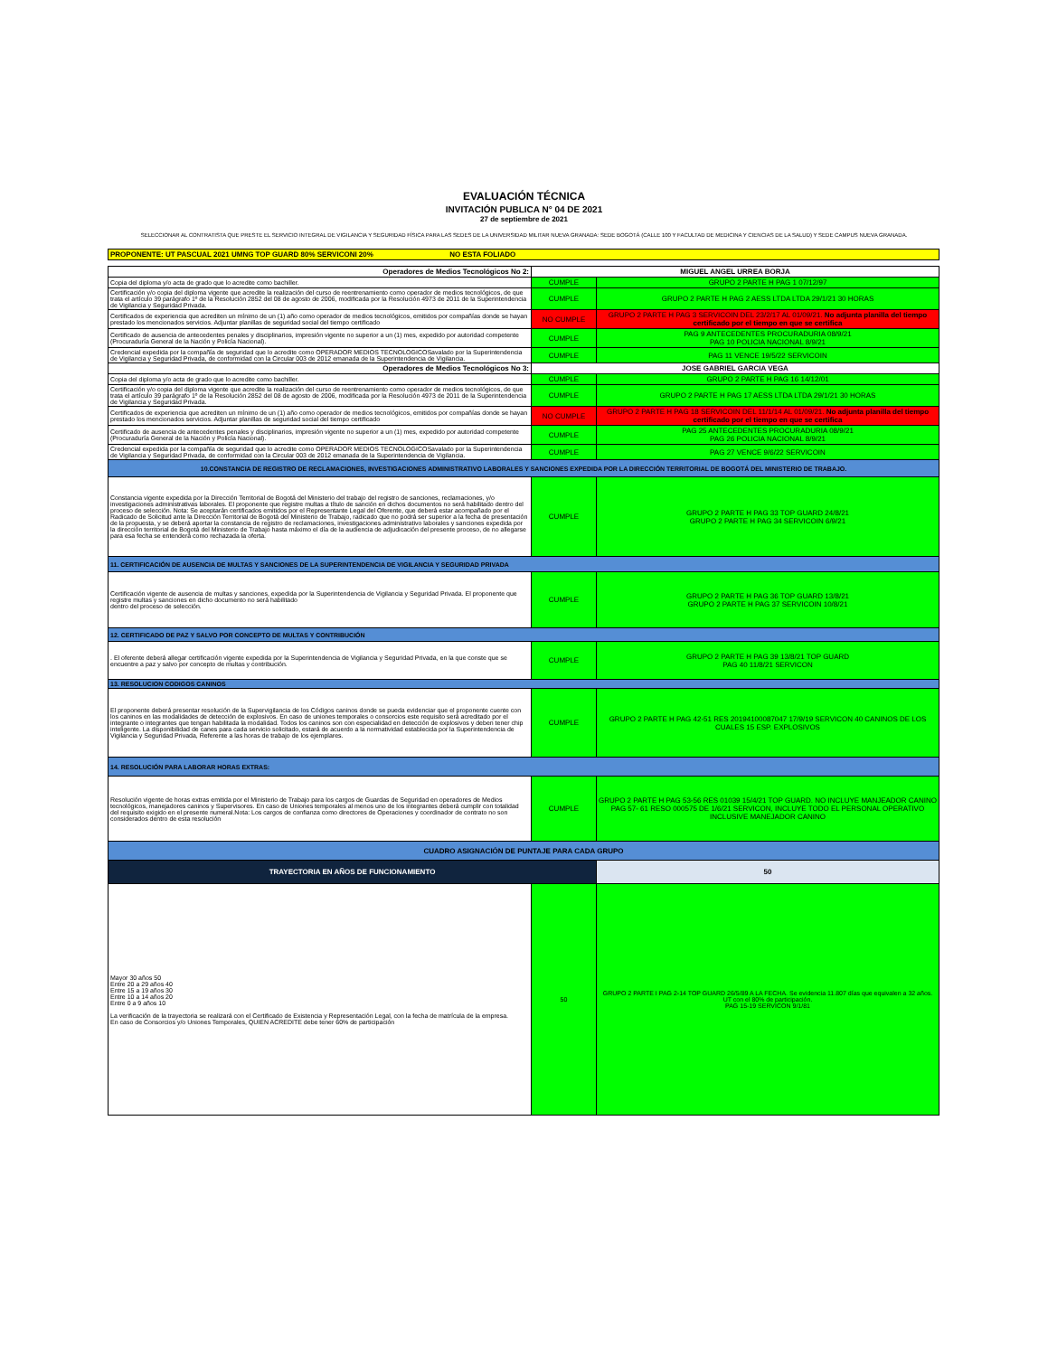EVALUACIÓN TÉCNICA
INVITACIÓN PUBLICA N° 04 DE 2021
27 de septiembre de 2021
SELECCIONAR AL CONTRATISTA QUE PRESTE EL SERVICIO INTEGRAL DE VIGILANCIA Y SEGURIDAD FÍSICA PARA LAS SEDES DE LA UNIVERSIDAD MILITAR NUEVA GRANADA: SEDE BOGOTÁ (CALLE 100 Y FACULTAD DE MEDICINA Y CIENCIAS DE LA SALUD) Y SEDE CAMPUS NUEVA GRANADA.
| PROPONENTE: UT PASCUAL 2021 UMNG TOP GUARD 80% SERVICONI 20% NO ESTA FOLIADO |
| Operadores de Medios Tecnológicos No 2: | MIGUEL ANGEL URREA BORJA | |
| Copia del diploma y/o acta de grado que lo acredite como bachiller. | CUMPLE | GRUPO 2 PARTE H PAG 1 07/12/97 |
| Certificación y/o copia del diploma vigente que acredite la realización del curso de reentrenamiento como operador de medios tecnológicos, de que trata el artículo 39 parágrafo 1º de la Resolución 2852 del 08 de agosto de 2006, modificada por la Resolución 4973 de 2011 de la Superintendencia de Vigilancia y Seguridad Privada. | CUMPLE | GRUPO 2 PARTE H PAG 2 AESS LTDA LTDA 29/1/21 30 HORAS |
| Certificados de experiencia que acrediten un mínimo de un (1) año como operador de medios tecnológicos, emitidos por compañías donde se hayan prestado los mencionados servicios. Adjuntar planillas de seguridad social del tiempo certificado | NO CUMPLE | GRUPO 2 PARTE H PAG 3 SERVICOIN DEL 23/2/17 AL 01/09/21. No adjunta planilla del tiempo certificado por el tiempo en que se certifica |
| Certificado de ausencia de antecedentes penales y disciplinarios, impresión vigente no superior a un (1) mes, expedido por autoridad competente (Procuraduría General de la Nación y Policía Nacional). | CUMPLE | PAG 9 ANTECEDENTES PROCURADURIA 08/9/21 PAG 10 POLICIA NACIONAL 8/9/21 |
| Credencial expedida por la compañía de seguridad que lo acredite como OPERADOR MEDIOS TECNOLOGICOSavalado por la Superintendencia de Vigilancia y Seguridad Privada, de conformidad con la Circular 003 de 2012 emanada de la Superintendencia de Vigilancia. | CUMPLE | PAG 11 VENCE 19/5/22 SERVICOIN |
| Operadores de Medios Tecnológicos No 3: | JOSE GABRIEL GARCIA VEGA | |
| Copia del diploma y/o acta de grado que lo acredite como bachiller. | CUMPLE | GRUPO 2 PARTE H PAG 16 14/12/01 |
| Certificación y/o copia del diploma vigente que acredite la realización del curso de reentrenamiento como operador de medios tecnológicos, de que trata el artículo 39 parágrafo 1º de la Resolución 2852 del 08 de agosto de 2006, modificada por la Resolución 4973 de 2011 de la Superintendencia de Vigilancia y Seguridad Privada. | CUMPLE | GRUPO 2 PARTE H PAG 17 AESS LTDA LTDA 29/1/21 30 HORAS |
| Certificados de experiencia que acrediten un mínimo de un (1) año como operador de medios tecnológicos, emitidos por compañías donde se hayan prestado los mencionados servicios. Adjuntar planillas de seguridad social del tiempo certificado | NO CUMPLE | GRUPO 2 PARTE H PAG 18 SERVICOIN DEL 11/1/14 AL 01/09/21. No adjunta planilla del tiempo certificado por el tiempo en que se certifica |
| Certificado de ausencia de antecedentes penales y disciplinarios, impresión vigente no superior a un (1) mes, expedido por autoridad competente (Procuraduría General de la Nación y Policía Nacional). | CUMPLE | PAG 25 ANTECEDENTES PROCURADURIA 08/9/21 PAG 26 POLICIA NACIONAL 8/9/21 |
| Credencial expedida por la compañía de seguridad que lo acredite como OPERADOR MEDIOS TECNOLOGICOSavalado por la Superintendencia de Vigilancia y Seguridad Privada, de conformidad con la Circular 003 de 2012 emanada de la Superintendencia de Vigilancia. | CUMPLE | PAG 27 VENCE 9/6/22 SERVICOIN |
| 10.CONSTANCIA DE REGISTRO DE RECLAMACIONES, INVESTIGACIONES ADMINISTRATIVO LABORALES Y SANCIONES EXPEDIDA POR LA DIRECCIÓN TERRITORIAL DE BOGOTÁ DEL MINISTERIO DE TRABAJO. | | |
| Constancia vigente expedida por la Dirección Territorial de Bogotá del Ministerio del trabajo del registro de sanciones, reclamaciones, y/o investigaciones administrativas laborales. El proponente que registre multas a título de sanción en dichos documentos no será habilitado dentro del proceso de selección. Nota: Se aceptarán certificados emitidos por el Representante Legal del Oferente, que deberá estar acompañado por el Radicado de Solicitud ante la Dirección Territorial de Bogotá del Ministerio de Trabajo, radicado que no podrá ser superior a la fecha de presentación de la propuesta, y se deberá aportar la constancia de registro de reclamaciones, investigaciones administrativo laborales y sanciones expedida por la dirección territorial de Bogotá del Ministerio de Trabajo hasta máximo el día de la audiencia de adjudicación del presente proceso, de no allegarse para esa fecha se entenderá como rechazada la oferta. | CUMPLE | GRUPO 2 PARTE H PAG 33 TOP GUARD 24/8/21 GRUPO 2 PARTE H PAG 34 SERVICOIN 6/9/21 |
| 11. CERTIFICACIÓN DE AUSENCIA DE MULTAS Y SANCIONES DE LA SUPERINTENDENCIA DE VIGILANCIA Y SEGURIDAD PRIVADA | | |
| Certificación vigente de ausencia de multas y sanciones, expedida por la Superintendencia de Vigilancia y Seguridad Privada. El proponente que registre multas y sanciones en dicho documento no será habilitado dentro del proceso de selección. | CUMPLE | GRUPO 2 PARTE H PAG 36 TOP GUARD 13/8/21 GRUPO 2 PARTE H PAG 37 SERVICOIN 10/8/21 |
| 12. CERTIFICADO DE PAZ Y SALVO POR CONCEPTO DE MULTAS Y CONTRIBUCIÓN | | |
| . El oferente deberá allegar certificación vigente expedida por la Superintendencia de Vigilancia y Seguridad Privada, en la que conste que se encuentre a paz y salvo por concepto de multas y contribución. | CUMPLE | GRUPO 2 PARTE H PAG 39 13/8/21 TOP GUARD PAG 40 11/8/21 SERVICON |
| 13. RESOLUCION CODIGOS CANINOS | | |
| El proponente deberá presentar resolución de la Supervigilancia de los Códigos caninos donde se pueda evidenciar que el proponente cuente con los caninos en las modalidades de detección de explosivos. En caso de uniones temporales o consorcios este requisito será acreditado por el integrante o integrantes que tengan habilitada la modalidad. Todos los caninos son con especialidad en detección de explosivos y deben tener chip inteligente. La disponibilidad de canes para cada servicio solicitado, estará de acuerdo a la normatividad establecida por la Superintendencia de Vigilancia y Seguridad Privada, Referente a las horas de trabajo de los ejemplares. | CUMPLE | GRUPO 2 PARTE H PAG 42-51 RES 20194100087047 17/9/19 SERVICON 40 CANINOS DE LOS CUALES 15 ESP. EXPLOSIVOS |
| 14. RESOLUCIÓN PARA LABORAR HORAS EXTRAS: | | |
| Resolución vigente de horas extras emitida por el Ministerio de Trabajo para los cargos de Guardas de Seguridad en operadores de Medios tecnológicos, manejadores caninos y Supervisores. En caso de Uniones temporales al menos uno de los integrantes deberá cumplir con totalidad del requisito exigido en el presente numeral.Nota: Los cargos de confianza como directores de Operaciones y coordinador de contrato no son considerados dentro de esta resolución | CUMPLE | GRUPO 2 PARTE H PAG 53-56 RES 01039 15/4/21 TOP GUARD. NO INCLUYE MANJEADOR CANINO PAG 57- 61 RESO 000575 DE 1/6/21 SERVICON, INCLUYE TODO EL PERSONAL OPERATIVO INCLUSIVE MANEJADOR CANINO |
| CUADRO ASIGNACIÓN DE PUNTAJE PARA CADA GRUPO | | |
| TRAYECTORIA EN AÑOS DE FUNCIONAMIENTO | | 50 |
| Mayor 30 años 50 Entre 20 a 29 años 40 Entre 15 a 19 años 30 Entre 10 a 14 años 20 Entre 0 a 9 años 10 La verificación de la trayectoria se realizará con el Certificado de Existencia y Representación Legal, con la fecha de matrícula de la empresa. En caso de Consorcios y/o Uniones Temporales, QUIEN ACREDITE debe tener 60% de participación | 50 | GRUPO 2 PARTE I PAG 2-14 TOP GUARD 26/5/89 A LA FECHA. Se evidencia 11.807 días que equivalen a 32 años. UT con el 80% de participación. PAG 15-19 SERVICON 9/1/81 |